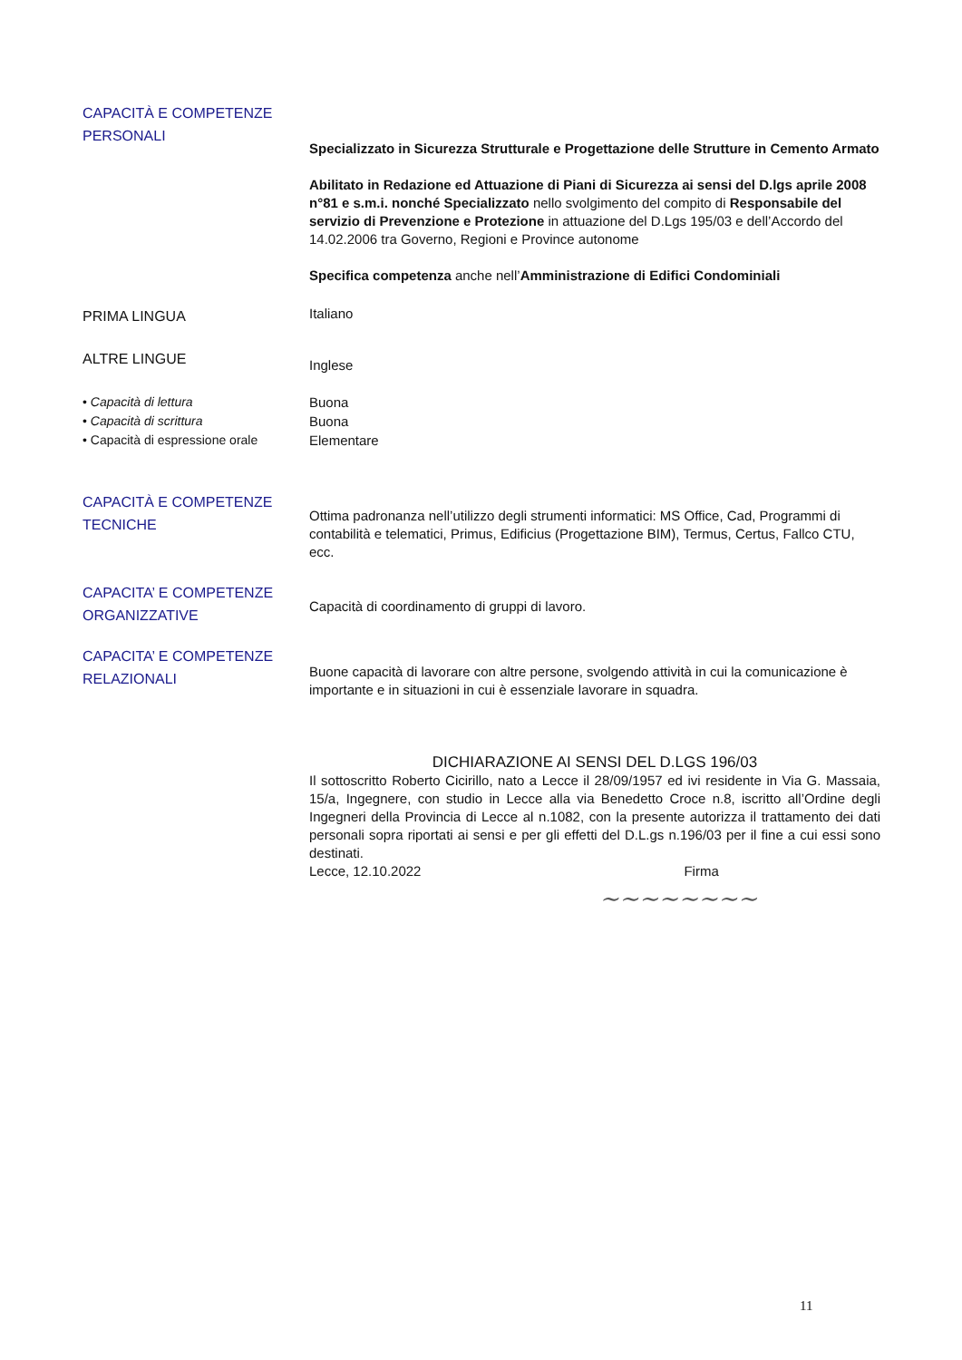CAPACITÀ E COMPETENZE
PERSONALI
Specializzato in Sicurezza Strutturale e Progettazione delle Strutture in Cemento Armato
Abilitato in Redazione ed Attuazione di Piani di Sicurezza ai sensi del D.lgs aprile 2008 n°81 e s.m.i. nonché Specializzato nello svolgimento del compito di Responsabile del servizio di Prevenzione e Protezione in attuazione del D.Lgs 195/03 e dell’Accordo del 14.02.2006 tra Governo, Regioni e Province autonome
Specifica competenza anche nell’Amministrazione di Edifici Condominiali
PRIMA LINGUA
Italiano
ALTRE LINGUE
Inglese
• Capacità di lettura
• Capacità di scrittura
• Capacità di espressione orale
Buona
Buona
Elementare
CAPACITÀ E COMPETENZE
TECNICHE
Ottima padronanza nell’utilizzo degli strumenti informatici: MS Office, Cad, Programmi di contabilità e telematici, Primus, Edificius (Progettazione BIM), Termus, Certus, Fallco CTU, ecc.
CAPACITA’ E COMPETENZE
ORGANIZZATIVE
Capacità di coordinamento di gruppi di lavoro.
CAPACITA’ E COMPETENZE
RELAZIONALI
Buone capacità di lavorare con altre persone, svolgendo attività in cui la comunicazione è importante e in situazioni in cui è essenziale lavorare in squadra.
DICHIARAZIONE AI SENSI DEL D.LGS 196/03
Il sottoscritto Roberto Cicirillo, nato a Lecce il 28/09/1957 ed ivi residente in Via G. Massaia, 15/a, Ingegnere, con studio in Lecce alla via Benedetto Croce n.8, iscritto all’Ordine degli Ingegneri della Provincia di Lecce al n.1082, con la presente autorizza il trattamento dei dati personali sopra riportati ai sensi e per gli effetti del D.L.gs n.196/03 per il fine a cui essi sono destinati.
Lecce, 12.10.2022 Firma
~~~~~~~~
11